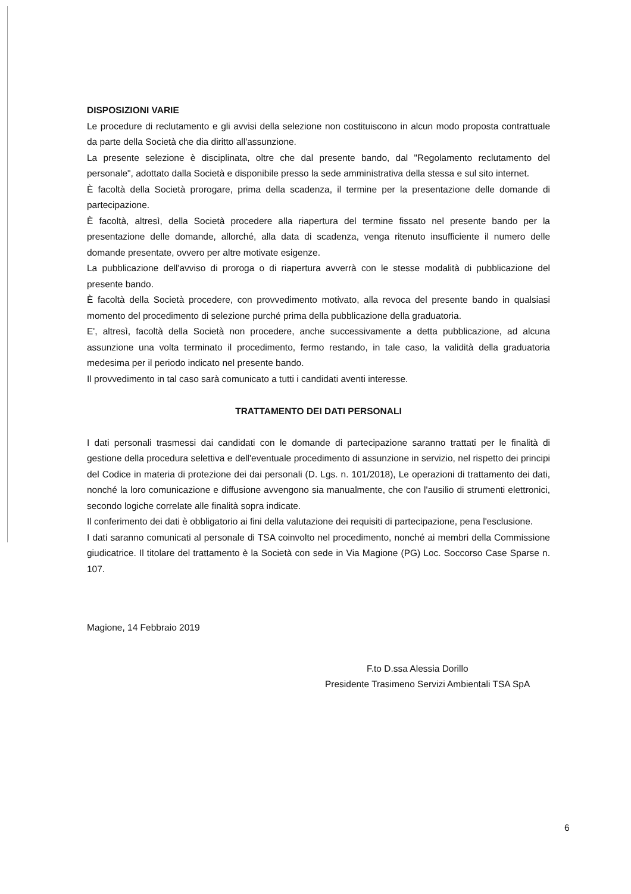DISPOSIZIONI VARIE
Le procedure di reclutamento e gli avvisi della selezione non costituiscono in alcun modo proposta contrattuale da parte della Società che dia diritto all'assunzione.
La presente selezione è disciplinata, oltre che dal presente bando, dal "Regolamento reclutamento del personale", adottato dalla Società e disponibile presso la sede amministrativa della stessa e sul sito internet.
È facoltà della Società prorogare, prima della scadenza, il termine per la presentazione delle domande di partecipazione.
È facoltà, altresì, della Società procedere alla riapertura del termine fissato nel presente bando per la presentazione delle domande, allorché, alla data di scadenza, venga ritenuto insufficiente il numero delle domande presentate, ovvero per altre motivate esigenze.
La pubblicazione dell'avviso di proroga o di riapertura avverrà con le stesse modalità di pubblicazione del presente bando.
È facoltà della Società procedere, con provvedimento motivato, alla revoca del presente bando in qualsiasi momento del procedimento di selezione purché prima della pubblicazione della graduatoria.
E', altresì, facoltà della Società non procedere, anche successivamente a detta pubblicazione, ad alcuna assunzione una volta terminato il procedimento, fermo restando, in tale caso, la validità della graduatoria medesima per il periodo indicato nel presente bando.
Il provvedimento in tal caso sarà comunicato a tutti i candidati aventi interesse.
TRATTAMENTO DEI DATI PERSONALI
I dati personali trasmessi dai candidati con le domande di partecipazione saranno trattati per le finalità di gestione della procedura selettiva e dell'eventuale procedimento di assunzione in servizio, nel rispetto dei principi del Codice in materia di protezione dei dai personali (D. Lgs. n. 101/2018), Le operazioni di trattamento dei dati, nonché la loro comunicazione e diffusione avvengono sia manualmente, che con l'ausilio di strumenti elettronici, secondo logiche correlate alle finalità sopra indicate.
Il conferimento dei dati è obbligatorio ai fini della valutazione dei requisiti di partecipazione, pena l'esclusione.
I dati saranno comunicati al personale di TSA coinvolto nel procedimento, nonché ai membri della Commissione giudicatrice. Il titolare del trattamento è la Società con sede in Via Magione (PG) Loc. Soccorso Case Sparse n. 107.
Magione, 14 Febbraio 2019
F.to D.ssa Alessia Dorillo
Presidente Trasimeno Servizi Ambientali TSA SpA
6